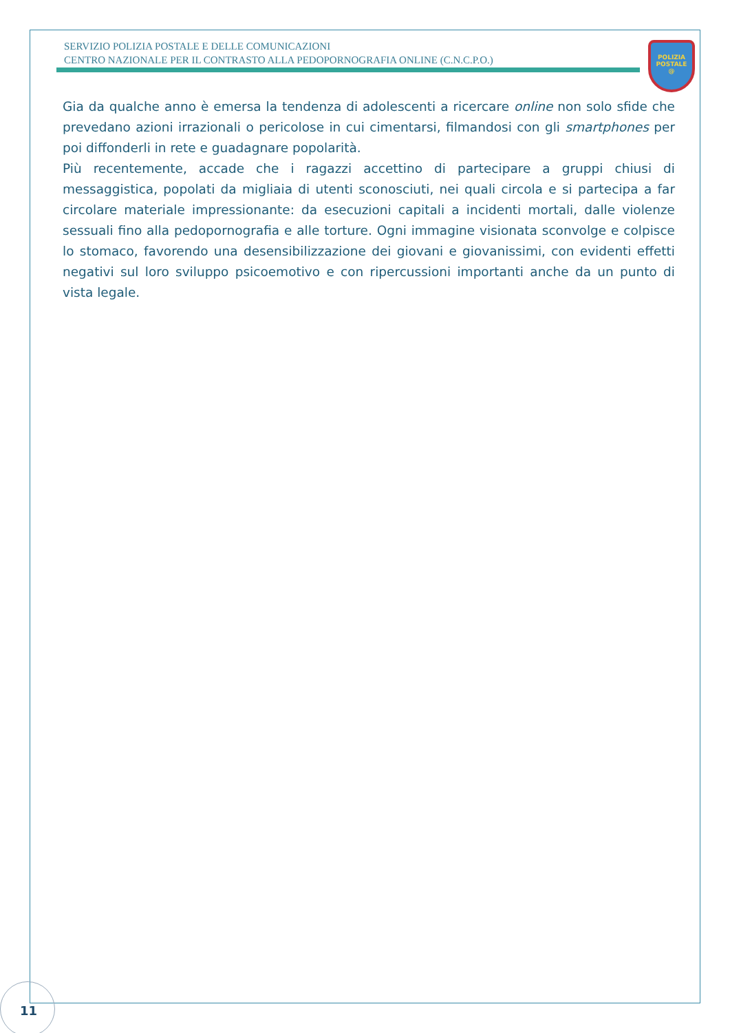SERVIZIO POLIZIA POSTALE E DELLE COMUNICAZIONI
CENTRO NAZIONALE PER IL CONTRASTO ALLA PEDOPORNOGRAFIA ONLINE (C.N.C.P.O.)
POLIZIA
POSTALE
@
Gia da qualche anno è emersa la tendenza di adolescenti a ricercare online non solo sfide che prevedano azioni irrazionali o pericolose in cui cimentarsi, filmandosi con gli smartphones per poi diffonderli in rete e guadagnare popolarità.
Più recentemente, accade che i ragazzi accettino di partecipare a gruppi chiusi di messaggistica, popolati da migliaia di utenti sconosciuti, nei quali circola e si partecipa a far circolare materiale impressionante: da esecuzioni capitali a incidenti mortali, dalle violenze sessuali fino alla pedopornografia e alle torture. Ogni immagine visionata sconvolge e colpisce lo stomaco, favorendo una desensibilizzazione dei giovani e giovanissimi, con evidenti effetti negativi sul loro sviluppo psicoemotivo e con ripercussioni importanti anche da un punto di vista legale.
11